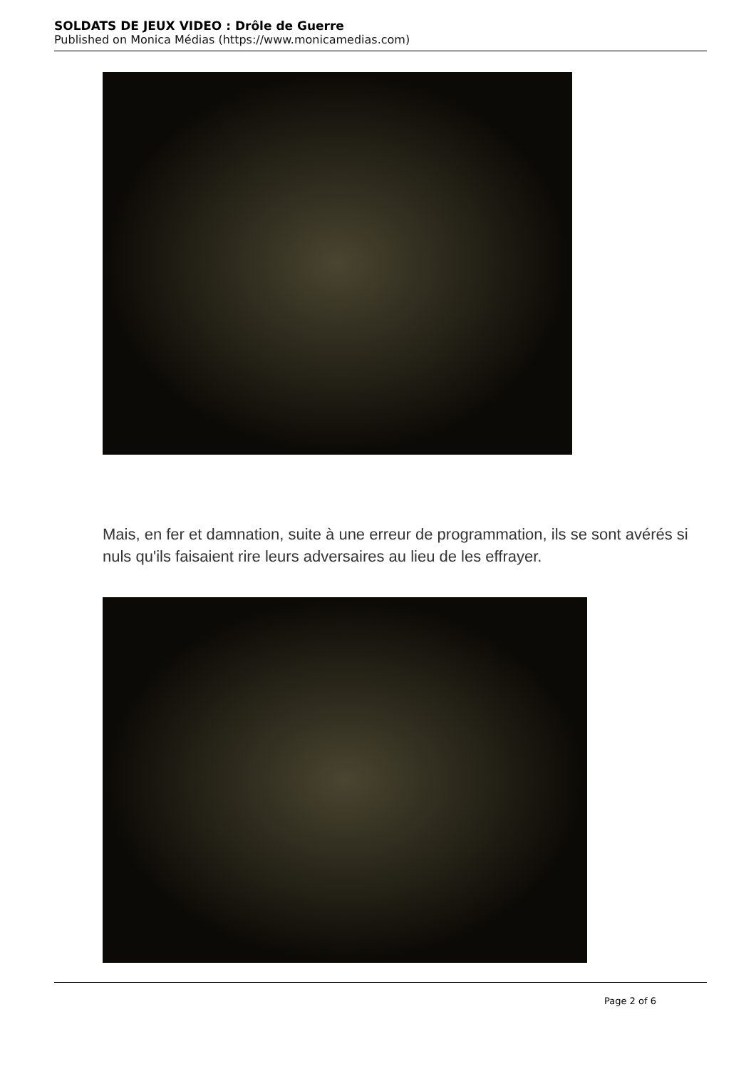SOLDATS DE JEUX VIDEO : Drôle de Guerre
Published on Monica Médias (https://www.monicamedias.com)
Mais, en fer et damnation, suite à une erreur de programmation, ils se sont avérés si nuls qu'ils faisaient rire leurs adversaires au lieu de les effrayer.
Page 2 of 6